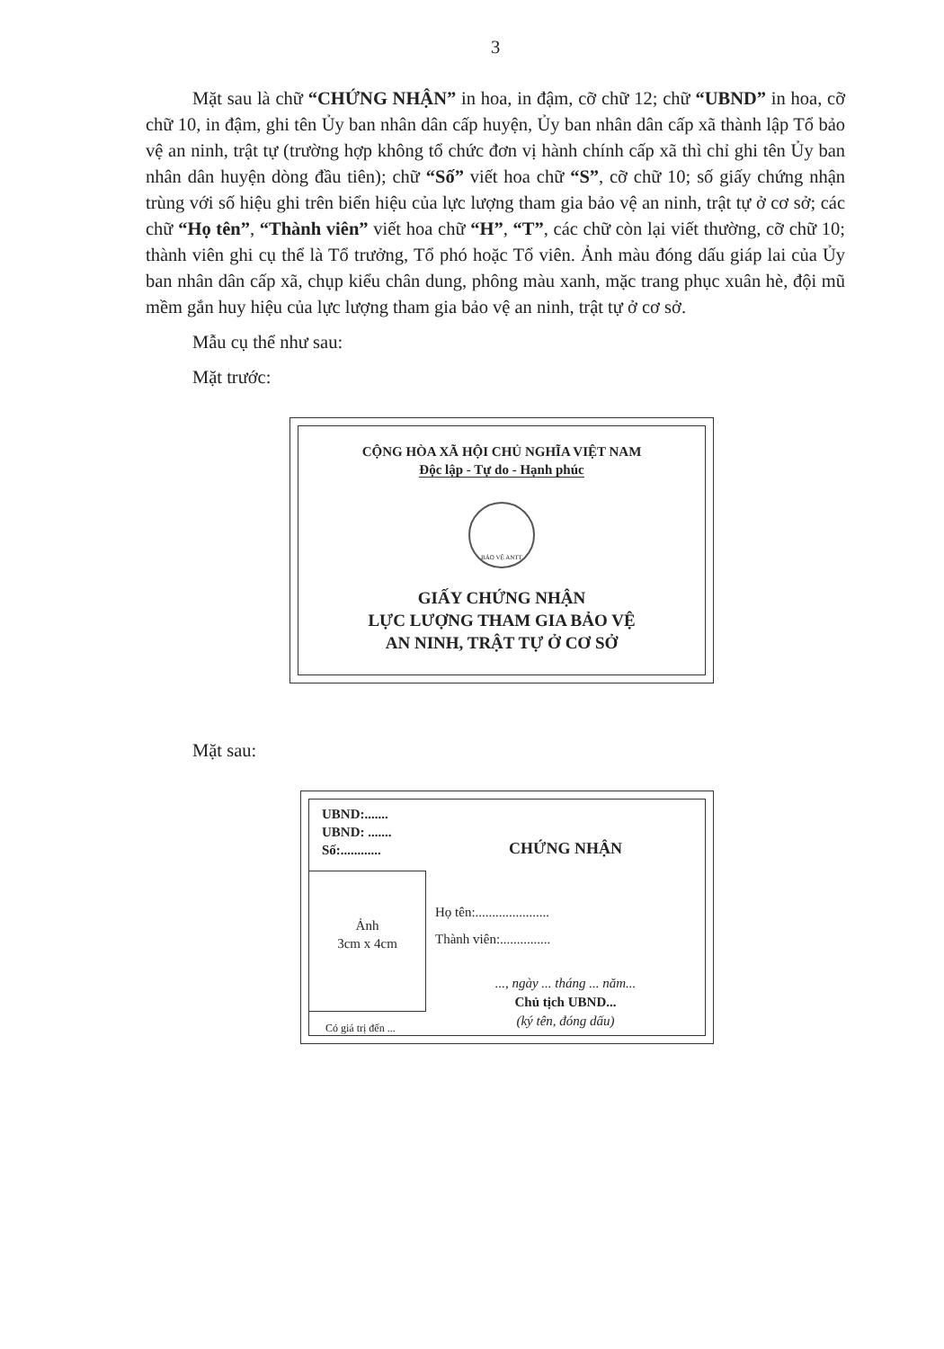3
Mặt sau là chữ “CHỨNG NHẬN” in hoa, in đậm, cỡ chữ 12; chữ “UBND” in hoa, cỡ chữ 10, in đậm, ghi tên Ủy ban nhân dân cấp huyện, Ủy ban nhân dân cấp xã thành lập Tổ bảo vệ an ninh, trật tự (trường hợp không tổ chức đơn vị hành chính cấp xã thì chỉ ghi tên Ủy ban nhân dân huyện dòng đầu tiên); chữ “Số” viết hoa chữ “S”, cỡ chữ 10; số giấy chứng nhận trùng với số hiệu ghi trên biển hiệu của lực lượng tham gia bảo vệ an ninh, trật tự ở cơ sở; các chữ “Họ tên”, “Thành viên” viết hoa chữ “H”, “T”, các chữ còn lại viết thường, cỡ chữ 10; thành viên ghi cụ thể là Tổ trưởng, Tổ phó hoặc Tổ viên. Ảnh màu đóng dấu giáp lai của Ủy ban nhân dân cấp xã, chụp kiểu chân dung, phông màu xanh, mặc trang phục xuân hè, đội mũ mềm gắn huy hiệu của lực lượng tham gia bảo vệ an ninh, trật tự ở cơ sở.
Mẫu cụ thể như sau:
Mặt trước:
CỘNG HÒA XÃ HỘI CHỦ NGHĨA VIỆT NAM
Độc lập - Tự do - Hạnh phúc
BẢO VỆ ANTT
GIẤY CHỨNG NHẬN
LỰC LƯỢNG THAM GIA BẢO VỆ
AN NINH, TRẬT TỰ Ở CƠ SỞ
Mặt sau:
UBND:.......
UBND: .......
Số:............
CHỨNG NHẬN
Họ tên:......................
Thành viên:...............
..., ngày ... tháng ... năm...
Chủ tịch UBND...
(ký tên, đóng dấu)
Ảnh
3cm x 4cm
Có giá trị đến ...